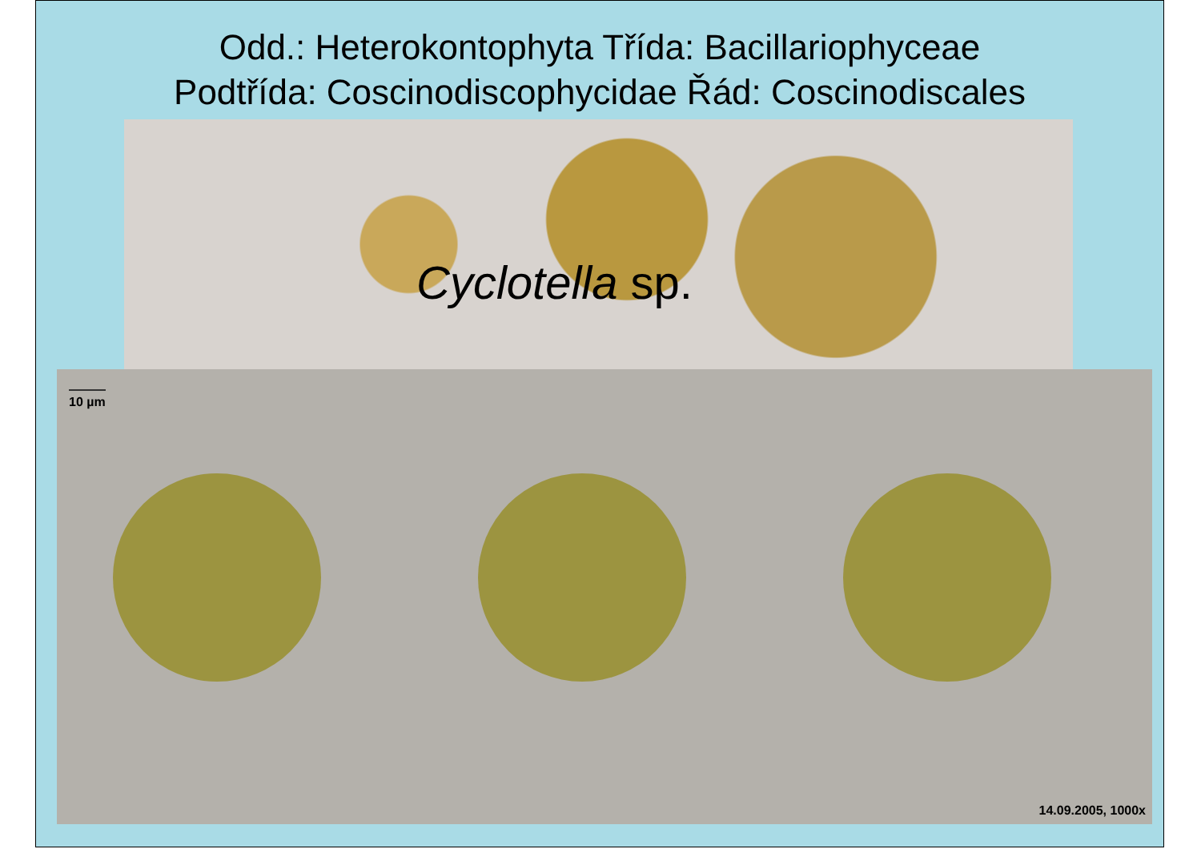Odd.: Heterokontophyta Třída: Bacillariophyceae
Podtřída: Coscinodiscophycidae Řád: Coscinodiscales
Cyclotella sp.
10 µm
14.09.2005, 1000x